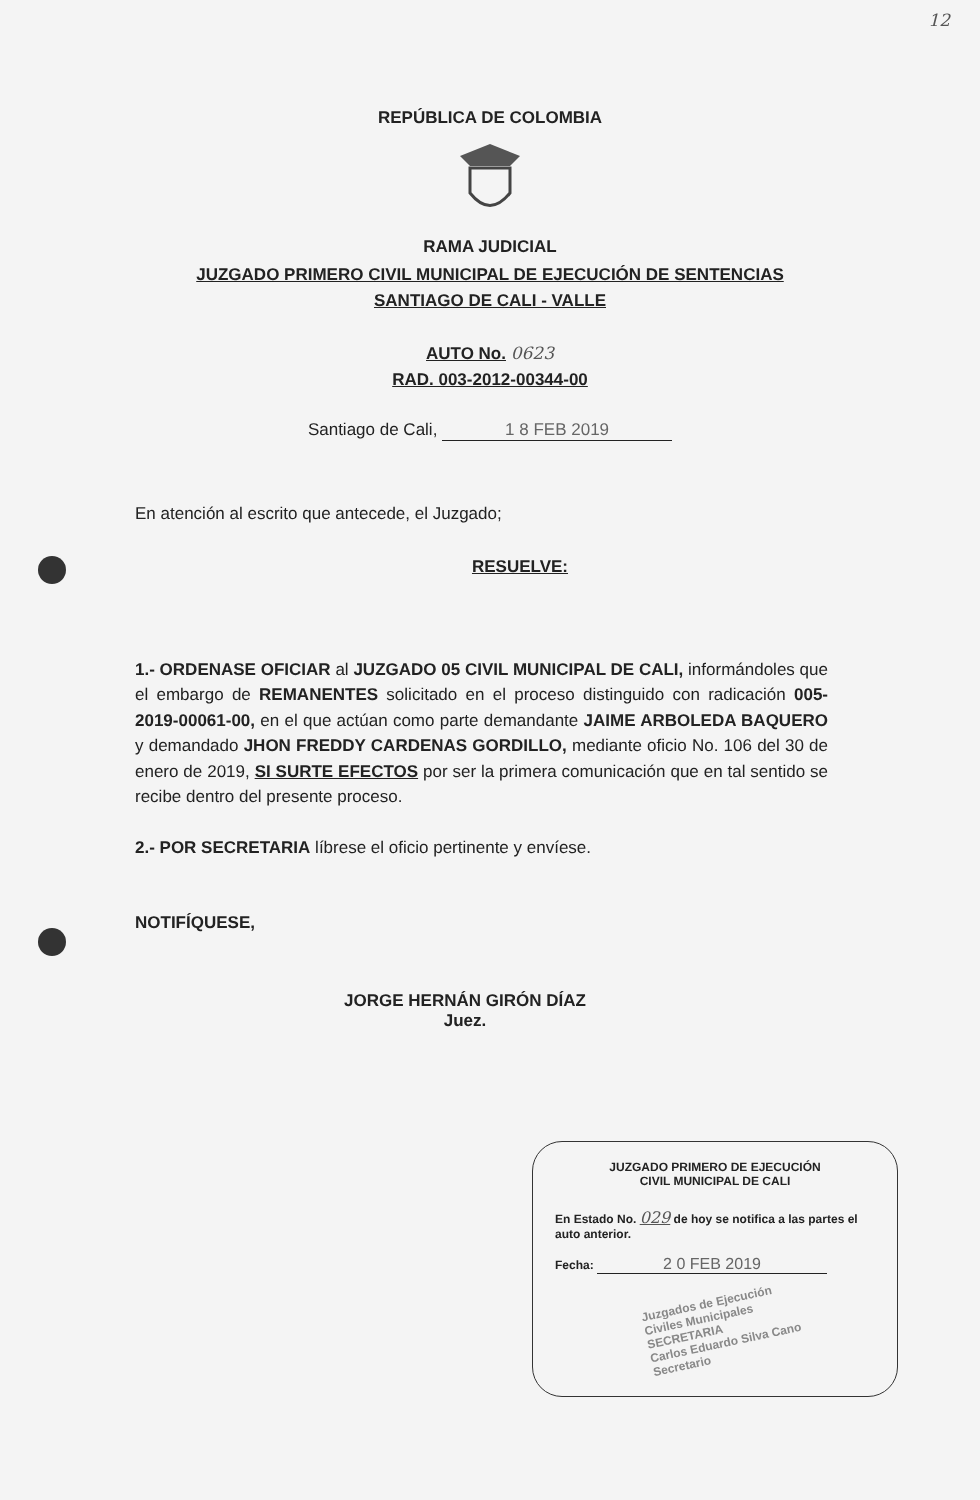12
REPÚBLICA DE COLOMBIA
RAMA JUDICIAL
JUZGADO PRIMERO CIVIL MUNICIPAL DE EJECUCIÓN DE SENTENCIAS
SANTIAGO DE CALI - VALLE
AUTO No. 0623
RAD. 003-2012-00344-00
Santiago de Cali, 1 8 FEB 2019
En atención al escrito que antecede, el Juzgado;
RESUELVE:
1.- ORDENASE OFICIAR al JUZGADO 05 CIVIL MUNICIPAL DE CALI, informándoles que el embargo de REMANENTES solicitado en el proceso distinguido con radicación 005-2019-00061-00, en el que actúan como parte demandante JAIME ARBOLEDA BAQUERO y demandado JHON FREDDY CARDENAS GORDILLO, mediante oficio No. 106 del 30 de enero de 2019, SI SURTE EFECTOS por ser la primera comunicación que en tal sentido se recibe dentro del presente proceso.
2.- POR SECRETARIA líbrese el oficio pertinente y envíese.
NOTIFÍQUESE,
JORGE HERNÁN GIRÓN DÍAZ
Juez.
JUZGADO PRIMERO DE EJECUCIÓN
CIVIL MUNICIPAL DE CALI
En Estado No. 029 de hoy se notifica a las partes el auto anterior.
Fecha: 2 0 FEB 2019
Juzgados de Ejecución
Civiles Municipales
SECRETARIA
Carlos Eduardo Silva Cano
Secretario